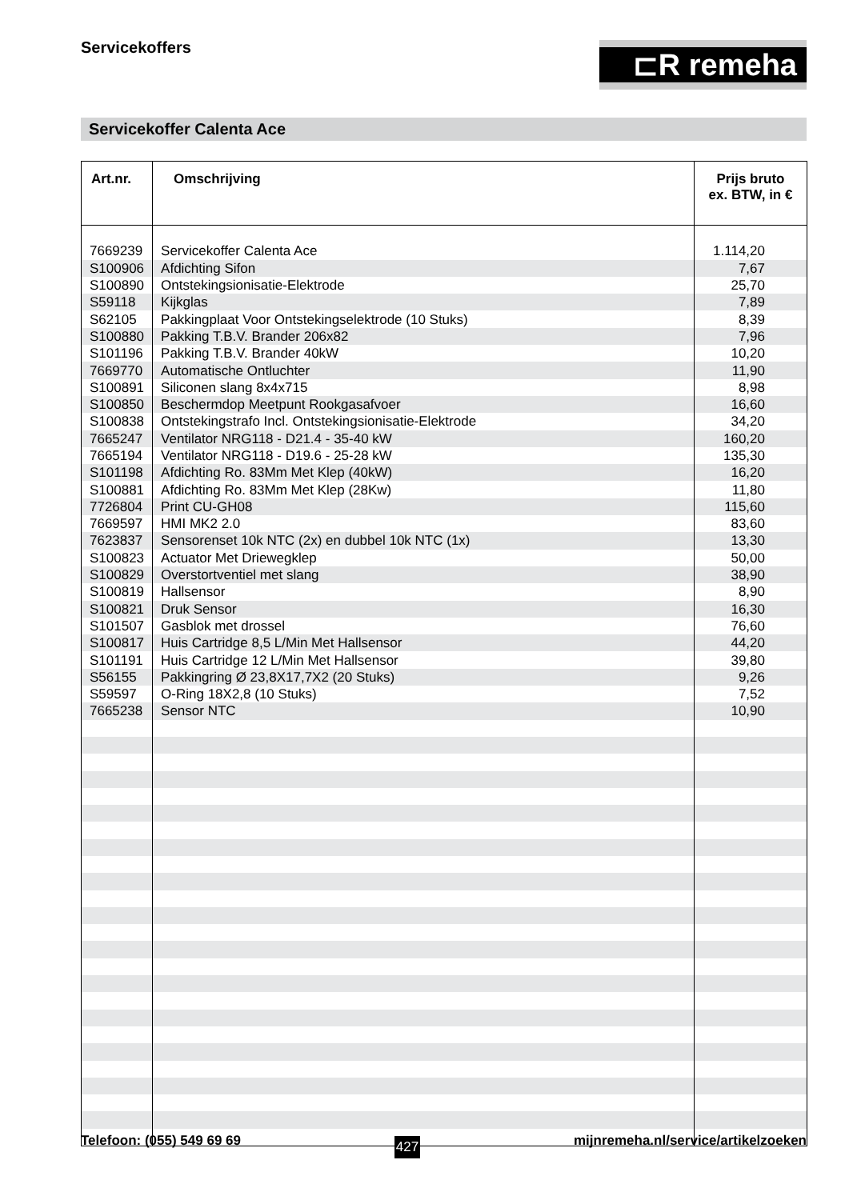Servicekoffers ⊏R remeha
Servicekoffer Calenta Ace
| Art.nr. | Omschrijving | Prijs bruto ex. BTW, in € |
| --- | --- | --- |
| 7669239 | Servicekoffer Calenta Ace | 1.114,20 |
| S100906 | Afdichting Sifon | 7,67 |
| S100890 | Ontstekingsionisatie-Elektrode | 25,70 |
| S59118 | Kijkglas | 7,89 |
| S62105 | Pakkingplaat Voor Ontstekingselektrode (10 Stuks) | 8,39 |
| S100880 | Pakking T.B.V. Brander 206x82 | 7,96 |
| S101196 | Pakking T.B.V. Brander 40kW | 10,20 |
| 7669770 | Automatische Ontluchter | 11,90 |
| S100891 | Siliconen slang 8x4x715 | 8,98 |
| S100850 | Beschermdop Meetpunt Rookgasafvoer | 16,60 |
| S100838 | Ontstekingstrafo Incl. Ontstekingsionisatie-Elektrode | 34,20 |
| 7665247 | Ventilator NRG118 - D21.4 - 35-40 kW | 160,20 |
| 7665194 | Ventilator NRG118 - D19.6 - 25-28 kW | 135,30 |
| S101198 | Afdichting Ro. 83Mm Met Klep (40kW) | 16,20 |
| S100881 | Afdichting Ro. 83Mm Met Klep (28Kw) | 11,80 |
| 7726804 | Print CU-GH08 | 115,60 |
| 7669597 | HMI MK2 2.0 | 83,60 |
| 7623837 | Sensorenset 10k NTC (2x) en dubbel 10k NTC (1x) | 13,30 |
| S100823 | Actuator Met Driewegklep | 50,00 |
| S100829 | Overstortventiel met slang | 38,90 |
| S100819 | Hallsensor | 8,90 |
| S100821 | Druk Sensor | 16,30 |
| S101507 | Gasblok met drossel | 76,60 |
| S100817 | Huis Cartridge 8,5 L/Min Met Hallsensor | 44,20 |
| S101191 | Huis Cartridge 12 L/Min Met Hallsensor | 39,80 |
| S56155 | Pakkingring Ø 23,8X17,7X2 (20 Stuks) | 9,26 |
| S59597 | O-Ring 18X2,8 (10 Stuks) | 7,52 |
| 7665238 | Sensor NTC | 10,90 |
Telefoon: (055) 549 69 69 427 mijnremeha.nl/service/artikelzoeken